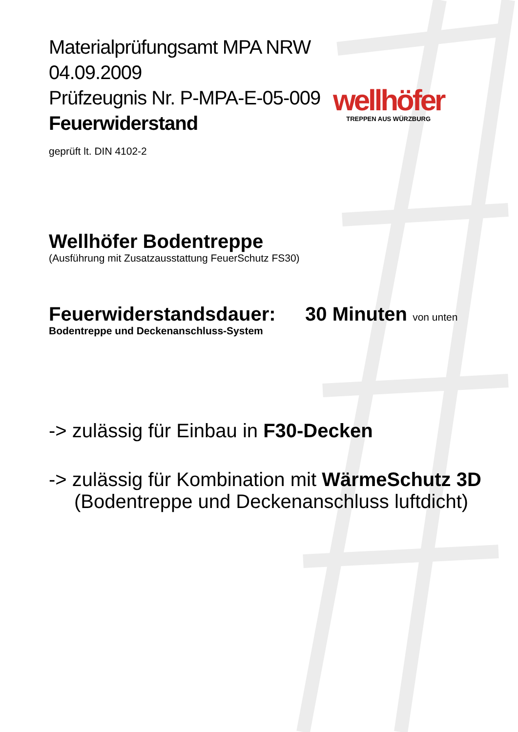wellhöfer
TREPPEN AUS WÜRZBURG
Materialprüfungsamt MPA NRW
04.09.2009
Prüfzeugnis Nr. P-MPA-E-05-009
Feuerwiderstand
geprüft lt. DIN 4102-2
Wellhöfer Bodentreppe
(Ausführung mit Zusatzausstattung FeuerSchutz FS30)
Feuerwiderstandsdauer: 30 Minuten von unten
Bodentreppe und Deckenanschluss-System
-> zulässig für Einbau in F30-Decken
-> zulässig für Kombination mit WärmeSchutz 3D
(Bodentreppe und Deckenanschluss luftdicht)